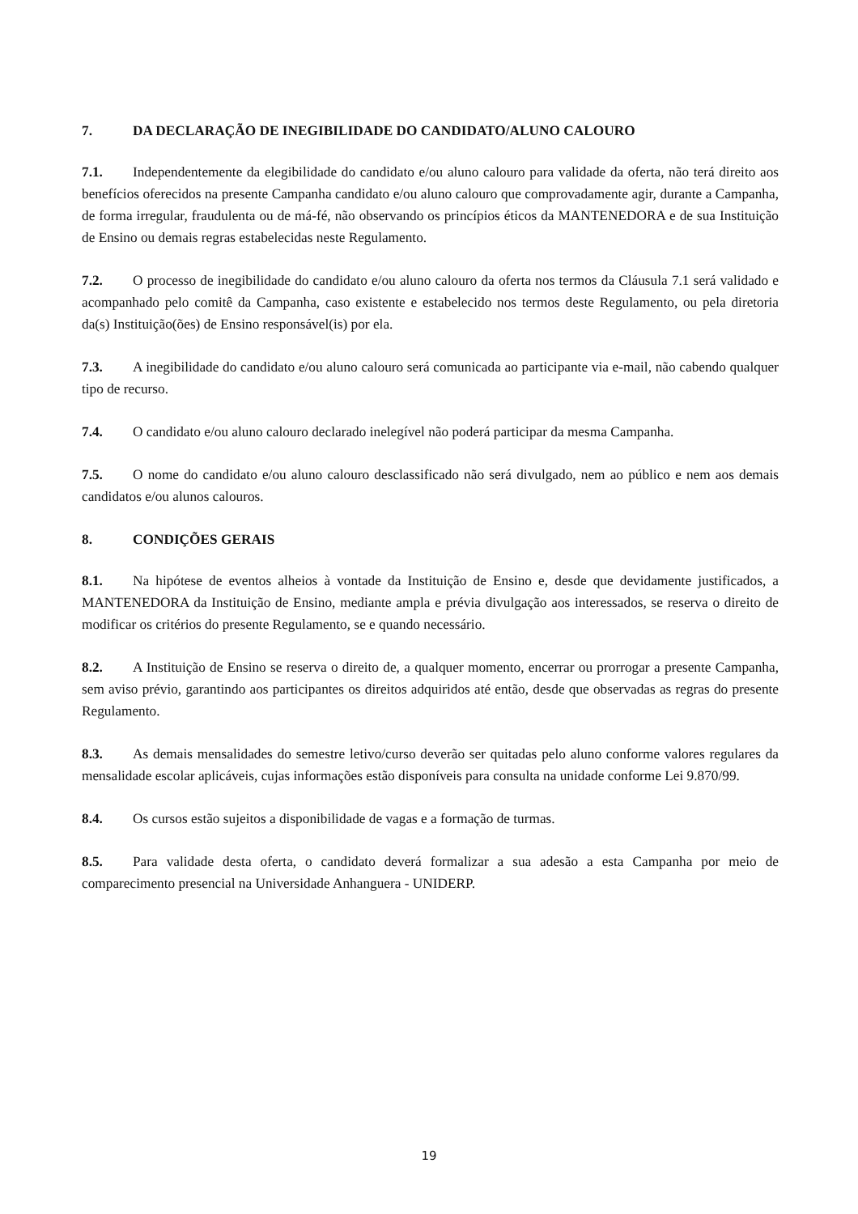7. DA DECLARAÇÃO DE INEGIBILIDADE DO CANDIDATO/ALUNO CALOURO
7.1. Independentemente da elegibilidade do candidato e/ou aluno calouro para validade da oferta, não terá direito aos benefícios oferecidos na presente Campanha candidato e/ou aluno calouro que comprovadamente agir, durante a Campanha, de forma irregular, fraudulenta ou de má-fé, não observando os princípios éticos da MANTENEDORA e de sua Instituição de Ensino ou demais regras estabelecidas neste Regulamento.
7.2. O processo de inegibilidade do candidato e/ou aluno calouro da oferta nos termos da Cláusula 7.1 será validado e acompanhado pelo comitê da Campanha, caso existente e estabelecido nos termos deste Regulamento, ou pela diretoria da(s) Instituição(ões) de Ensino responsável(is) por ela.
7.3. A inegibilidade do candidato e/ou aluno calouro será comunicada ao participante via e-mail, não cabendo qualquer tipo de recurso.
7.4. O candidato e/ou aluno calouro declarado inelegível não poderá participar da mesma Campanha.
7.5. O nome do candidato e/ou aluno calouro desclassificado não será divulgado, nem ao público e nem aos demais candidatos e/ou alunos calouros.
8. CONDIÇÕES GERAIS
8.1. Na hipótese de eventos alheios à vontade da Instituição de Ensino e, desde que devidamente justificados, a MANTENEDORA da Instituição de Ensino, mediante ampla e prévia divulgação aos interessados, se reserva o direito de modificar os critérios do presente Regulamento, se e quando necessário.
8.2. A Instituição de Ensino se reserva o direito de, a qualquer momento, encerrar ou prorrogar a presente Campanha, sem aviso prévio, garantindo aos participantes os direitos adquiridos até então, desde que observadas as regras do presente Regulamento.
8.3. As demais mensalidades do semestre letivo/curso deverão ser quitadas pelo aluno conforme valores regulares da mensalidade escolar aplicáveis, cujas informações estão disponíveis para consulta na unidade conforme Lei 9.870/99.
8.4. Os cursos estão sujeitos a disponibilidade de vagas e a formação de turmas.
8.5. Para validade desta oferta, o candidato deverá formalizar a sua adesão a esta Campanha por meio de comparecimento presencial na Universidade Anhanguera - UNIDERP.
19